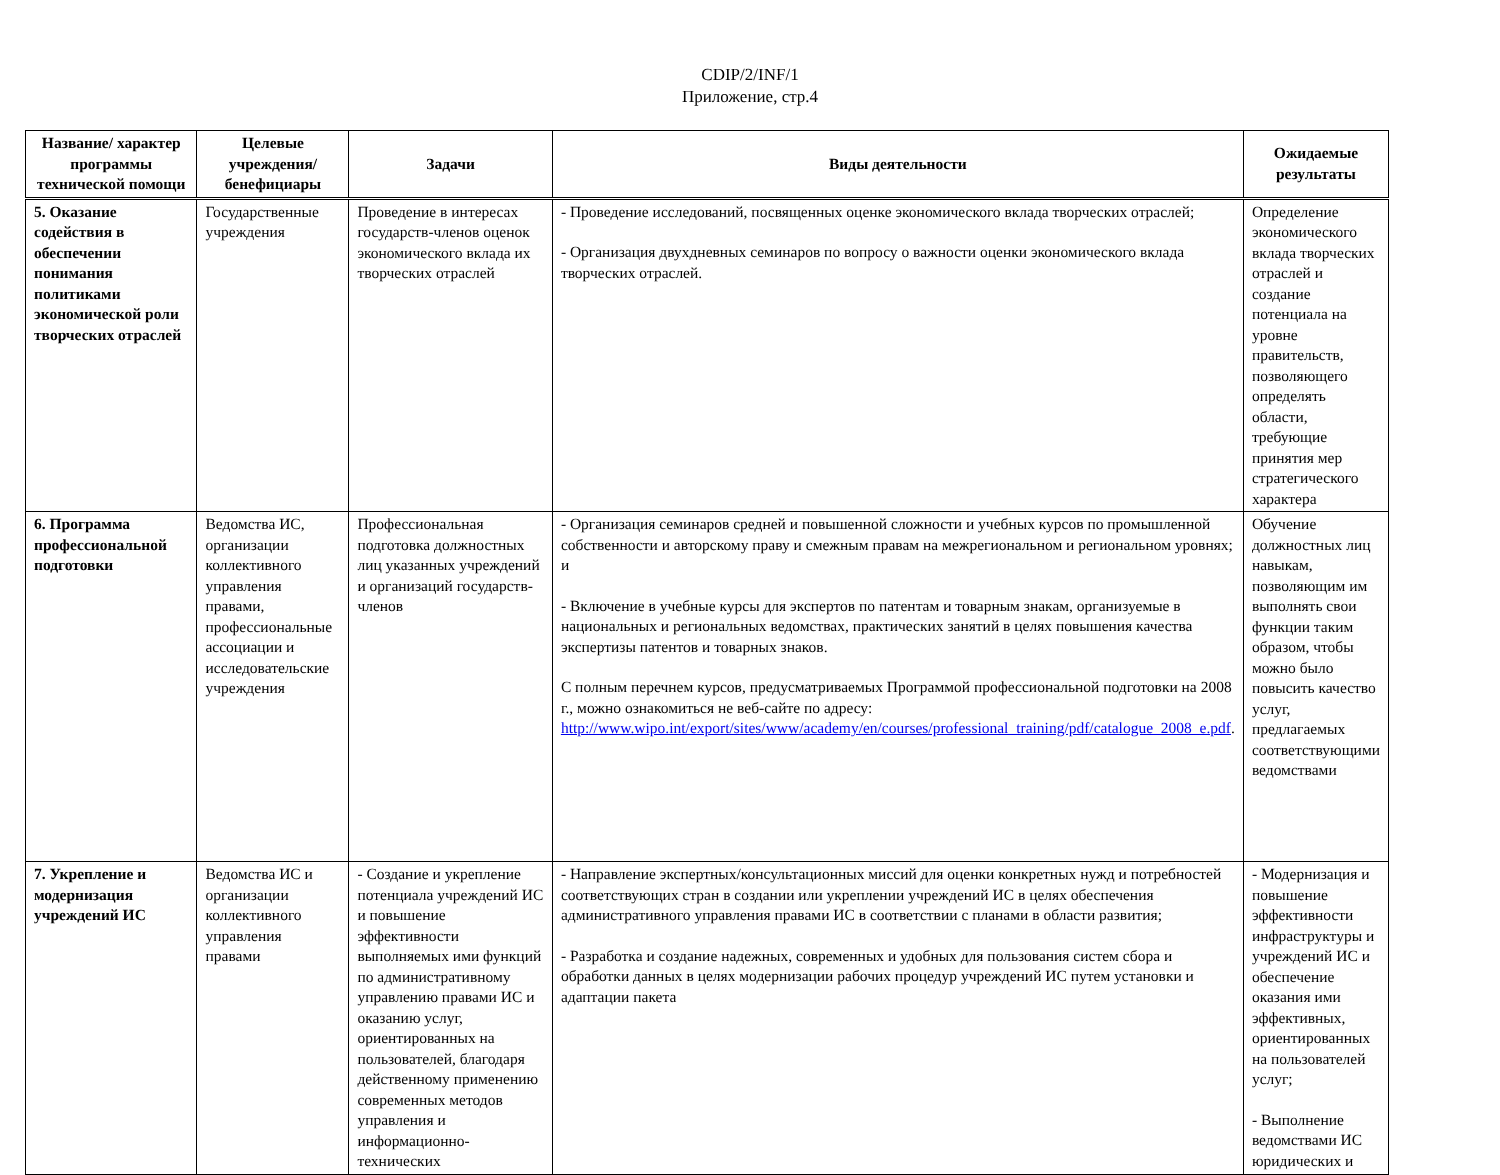CDIP/2/INF/1
Приложение, стр.4
| Название/ характер программы технической помощи | Целевые учреждения/ бенефициары | Задачи | Виды деятельности | Ожидаемые результаты |
| --- | --- | --- | --- | --- |
| 5. Оказание содействия в обеспечении понимания политиками экономической роли творческих отраслей | Государственные учреждения | Проведение в интересах государств-членов оценок экономического вклада их творческих отраслей | - Проведение исследований, посвященных оценке экономического вклада творческих отраслей; - Организация двухдневных семинаров по вопросу о важности оценки экономического вклада творческих отраслей. | Определение экономического вклада творческих отраслей и создание потенциала на уровне правительств, позволяющего определять области, требующие принятия мер стратегического характера |
| 6. Программа профессиональной подготовки | Ведомства ИС, организации коллективного управления правами, профессиональные ассоциации и исследовательские учреждения | Профессиональная подготовка должностных лиц указанных учреждений и организаций государств-членов | - Организация семинаров средней и повышенной сложности и учебных курсов по промышленной собственности и авторскому праву и смежным правам на межрегиональном и региональном уровнях; и - Включение в учебные курсы для экспертов по патентам и товарным знакам, организуемые в национальных и региональных ведомствах, практических занятий в целях повышения качества экспертизы патентов и товарных знаков. С полным перечнем курсов, предусматриваемых Программой профессиональной подготовки на 2008 г., можно ознакомиться не веб-сайте по адресу: http://www.wipo.int/export/sites/www/academy/en/courses/professional_training/pdf/catalogue_2008_e.pdf . | Обучение должностных лиц навыкам, позволяющим им выполнять свои функции таким образом, чтобы можно было повысить качество услуг, предлагаемых соответствующими ведомствами |
| 7. Укрепление и модернизация учреждений ИС | Ведомства ИС и организации коллективного управления правами | - Создание и укрепление потенциала учреждений ИС и повышение эффективности выполняемых ими функций по административному управлению правами ИС и оказанию услуг, ориентированных на пользователей, благодаря действенному применению современных методов управления и информационно-технических | - Направление экспертных/консультационных миссий для оценки конкретных нужд и потребностей соответствующих стран в создании или укреплении учреждений ИС в целях обеспечения административного управления правами ИС в соответствии с планами в области развития; - Разработка и создание надежных, современных и удобных для пользования систем сбора и обработки данных в целях модернизации рабочих процедур учреждений ИС путем установки и адаптации пакета | - Модернизация и повышение эффективности инфраструктуры и учреждений ИС и обеспечение оказания ими эффективных, ориентированных на пользователей услуг; - Выполнение ведомствами ИС юридических и |